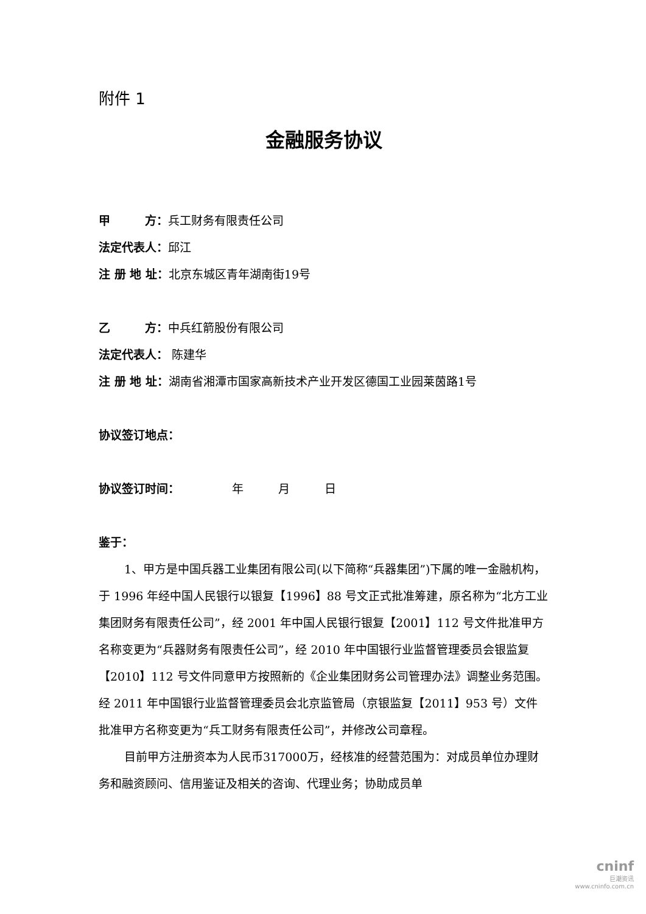附件 1
金融服务协议
甲　　　方：兵工财务有限责任公司
法定代表人：邱江
注 册 地 址：北京东城区青年湖南街19号
乙　　　方：中兵红箭股份有限公司
法定代表人： 陈建华
注 册 地 址：湖南省湘潭市国家高新技术产业开发区德国工业园莱茵路1号
协议签订地点：
协议签订时间：　　　　　年　　　月　　　日
鉴于：
1、甲方是中国兵器工业集团有限公司(以下简称“兵器集团”)下属的唯一金融机构，于 1996 年经中国人民银行以银复【1996】88 号文正式批准筹建，原名称为“北方工业集团财务有限责任公司”，经 2001 年中国人民银行银复【2001】112 号文件批准甲方名称变更为“兵器财务有限责任公司”，经 2010 年中国银行业监督管理委员会银监复【2010】112 号文件同意甲方按照新的《企业集团财务公司管理办法》调整业务范围。经 2011 年中国银行业监督管理委员会北京监管局（京银监复【2011】953 号）文件批准甲方名称变更为“兵工财务有限责任公司”，并修改公司章程。
目前甲方注册资本为人民币317000万，经核准的经营范围为：对成员单位办理财务和融资顾问、信用鉴证及相关的咨询、代理业务；协助成员单
cninf
巨潮资讯
www.cninfo.com.cn